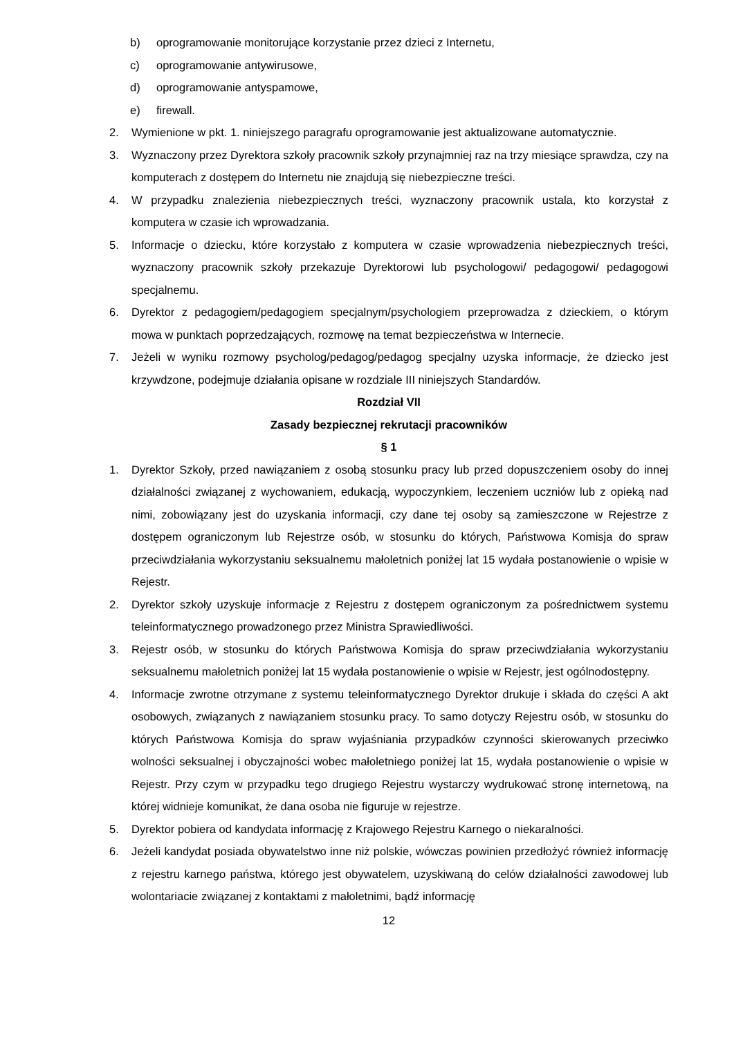b) oprogramowanie monitorujące korzystanie przez dzieci z Internetu,
c) oprogramowanie antywirusowe,
d) oprogramowanie antyspamowe,
e) firewall.
2. Wymienione w pkt. 1. niniejszego paragrafu oprogramowanie jest aktualizowane automatycznie.
3. Wyznaczony przez Dyrektora szkoły pracownik szkoły przynajmniej raz na trzy miesiące sprawdza, czy na komputerach z dostępem do Internetu nie znajdują się niebezpieczne treści.
4. W przypadku znalezienia niebezpiecznych treści, wyznaczony pracownik ustala, kto korzystał z komputera w czasie ich wprowadzania.
5. Informacje o dziecku, które korzystało z komputera w czasie wprowadzenia niebezpiecznych treści, wyznaczony pracownik szkoły przekazuje Dyrektorowi lub psychologowi/ pedagogowi/ pedagogowi specjalnemu.
6. Dyrektor z pedagogiem/pedagogiem specjalnym/psychologiem przeprowadza z dzieckiem, o którym mowa w punktach poprzedzających, rozmowę na temat bezpieczeństwa w Internecie.
7. Jeżeli w wyniku rozmowy psycholog/pedagog/pedagog specjalny uzyska informacje, że dziecko jest krzywdzone, podejmuje działania opisane w rozdziale III niniejszych Standardów.
Rozdział VII
Zasady bezpiecznej rekrutacji pracowników
§ 1
1. Dyrektor Szkoły, przed nawiązaniem z osobą stosunku pracy lub przed dopuszczeniem osoby do innej działalności związanej z wychowaniem, edukacją, wypoczynkiem, leczeniem uczniów lub z opieką nad nimi, zobowiązany jest do uzyskania informacji, czy dane tej osoby są zamieszczone w Rejestrze z dostępem ograniczonym lub Rejestrze osób, w stosunku do których, Państwowa Komisja do spraw przeciwdziałania wykorzystaniu seksualnemu małoletnich poniżej lat 15 wydała postanowienie o wpisie w Rejestr.
2. Dyrektor szkoły uzyskuje informacje z Rejestru z dostępem ograniczonym za pośrednictwem systemu teleinformatycznego prowadzonego przez Ministra Sprawiedliwości.
3. Rejestr osób, w stosunku do których Państwowa Komisja do spraw przeciwdziałania wykorzystaniu seksualnemu małoletnich poniżej lat 15 wydała postanowienie o wpisie w Rejestr, jest ogólnodostępny.
4. Informacje zwrotne otrzymane z systemu teleinformatycznego Dyrektor drukuje i składa do części A akt osobowych, związanych z nawiązaniem stosunku pracy. To samo dotyczy Rejestru osób, w stosunku do których Państwowa Komisja do spraw wyjaśniania przypadków czynności skierowanych przeciwko wolności seksualnej i obyczajności wobec małoletniego poniżej lat 15, wydała postanowienie o wpisie w Rejestr. Przy czym w przypadku tego drugiego Rejestru wystarczy wydrukować stronę internetową, na której widnieje komunikat, że dana osoba nie figuruje w rejestrze.
5. Dyrektor pobiera od kandydata informację z Krajowego Rejestru Karnego o niekaralności.
6. Jeżeli kandydat posiada obywatelstwo inne niż polskie, wówczas powinien przedłożyć również informację z rejestru karnego państwa, którego jest obywatelem, uzyskiwaną do celów działalności zawodowej lub wolontariacie związanej z kontaktami z małoletnimi, bądź informację
12